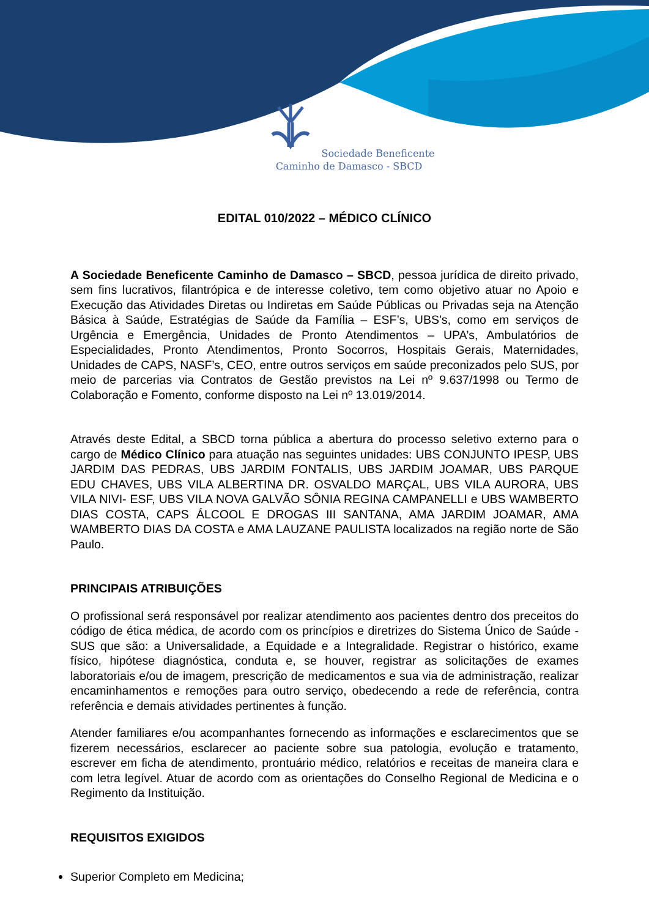Sociedade Beneficente
Caminho de Damasco - SBCD
EDITAL 010/2022 – MÉDICO CLÍNICO
A Sociedade Beneficente Caminho de Damasco – SBCD, pessoa jurídica de direito privado, sem fins lucrativos, filantrópica e de interesse coletivo, tem como objetivo atuar no Apoio e Execução das Atividades Diretas ou Indiretas em Saúde Públicas ou Privadas seja na Atenção Básica à Saúde, Estratégias de Saúde da Família – ESF’s, UBS’s, como em serviços de Urgência e Emergência, Unidades de Pronto Atendimentos – UPA’s, Ambulatórios de Especialidades, Pronto Atendimentos, Pronto Socorros, Hospitais Gerais, Maternidades, Unidades de CAPS, NASF’s, CEO, entre outros serviços em saúde preconizados pelo SUS, por meio de parcerias via Contratos de Gestão previstos na Lei nº 9.637/1998 ou Termo de Colaboração e Fomento, conforme disposto na Lei nº 13.019/2014.
Através deste Edital, a SBCD torna pública a abertura do processo seletivo externo para o cargo de Médico Clínico para atuação nas seguintes unidades: UBS CONJUNTO IPESP, UBS JARDIM DAS PEDRAS, UBS JARDIM FONTALIS, UBS JARDIM JOAMAR, UBS PARQUE EDU CHAVES, UBS VILA ALBERTINA DR. OSVALDO MARÇAL, UBS VILA AURORA, UBS VILA NIVI- ESF, UBS VILA NOVA GALVÃO SÔNIA REGINA CAMPANELLI e UBS WAMBERTO DIAS COSTA, CAPS ÁLCOOL E DROGAS III SANTANA, AMA JARDIM JOAMAR, AMA WAMBERTO DIAS DA COSTA e AMA LAUZANE PAULISTA localizados na região norte de São Paulo.
PRINCIPAIS ATRIBUIÇÕES
O profissional será responsável por realizar atendimento aos pacientes dentro dos preceitos do código de ética médica, de acordo com os princípios e diretrizes do Sistema Único de Saúde - SUS que são: a Universalidade, a Equidade e a Integralidade. Registrar o histórico, exame físico, hipótese diagnóstica, conduta e, se houver, registrar as solicitações de exames laboratoriais e/ou de imagem, prescrição de medicamentos e sua via de administração, realizar encaminhamentos e remoções para outro serviço, obedecendo a rede de referência, contra referência e demais atividades pertinentes à função.
Atender familiares e/ou acompanhantes fornecendo as informações e esclarecimentos que se fizerem necessários, esclarecer ao paciente sobre sua patologia, evolução e tratamento, escrever em ficha de atendimento, prontuário médico, relatórios e receitas de maneira clara e com letra legível. Atuar de acordo com as orientações do Conselho Regional de Medicina e o Regimento da Instituição.
REQUISITOS EXIGIDOS
Superior Completo em Medicina;